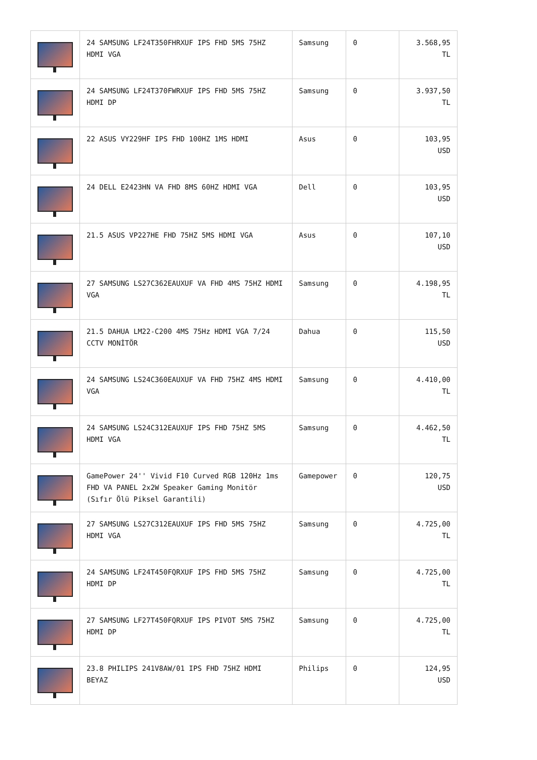| | 24 SAMSUNG LF24T350FHRXUF IPS FHD 5MS 75HZ HDMI VGA | Samsung | 0 | 3.568,95 TL |
| | 24 SAMSUNG LF24T370FWRXUF IPS FHD 5MS 75HZ HDMI DP | Samsung | 0 | 3.937,50 TL |
| | 22 ASUS VY229HF IPS FHD 100HZ 1MS HDMI | Asus | 0 | 103,95 USD |
| | 24 DELL E2423HN VA FHD 8MS 60HZ HDMI VGA | Dell | 0 | 103,95 USD |
| | 21.5 ASUS VP227HE FHD 75HZ 5MS HDMI VGA | Asus | 0 | 107,10 USD |
| | 27 SAMSUNG LS27C362EAUXUF VA FHD 4MS 75HZ HDMI VGA | Samsung | 0 | 4.198,95 TL |
| | 21.5 DAHUA LM22-C200 4MS 75Hz HDMI VGA 7/24 CCTV MONİTÖR | Dahua | 0 | 115,50 USD |
| | 24 SAMSUNG LS24C360EAUXUF VA FHD 75HZ 4MS HDMI VGA | Samsung | 0 | 4.410,00 TL |
| | 24 SAMSUNG LS24C312EAUXUF IPS FHD 75HZ 5MS HDMI VGA | Samsung | 0 | 4.462,50 TL |
| | GamePower 24'' Vivid F10 Curved RGB 120Hz 1ms FHD VA PANEL 2x2W Speaker Gaming Monitör (Sıfır Ölü Piksel Garantili) | Gamepower | 0 | 120,75 USD |
| | 27 SAMSUNG LS27C312EAUXUF IPS FHD 5MS 75HZ HDMI VGA | Samsung | 0 | 4.725,00 TL |
| | 24 SAMSUNG LF24T450FQRXUF IPS FHD 5MS 75HZ HDMI DP | Samsung | 0 | 4.725,00 TL |
| | 27 SAMSUNG LF27T450FQRXUF IPS PIVOT 5MS 75HZ HDMI DP | Samsung | 0 | 4.725,00 TL |
| | 23.8 PHILIPS 241V8AW/01 IPS FHD 75HZ HDMI BEYAZ | Philips | 0 | 124,95 USD |